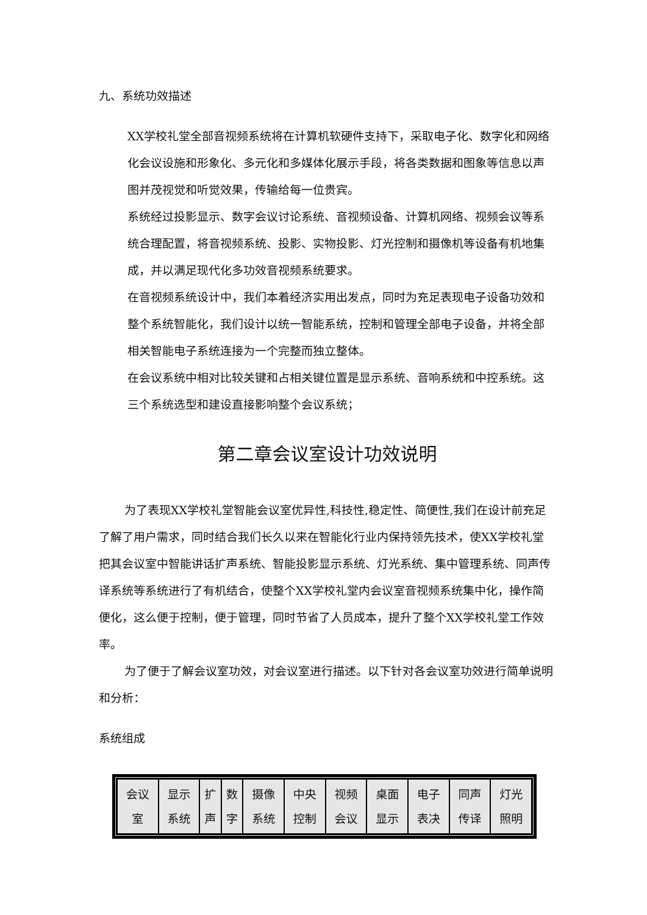九、系统功效描述
XX学校礼堂全部音视频系统将在计算机软硬件支持下，采取电子化、数字化和网络化会议设施和形象化、多元化和多媒体化展示手段，将各类数据和图象等信息以声图并茂视觉和听觉效果，传输给每一位贵宾。
系统经过投影显示、数字会议讨论系统、音视频设备、计算机网络、视频会议等系统合理配置，将音视频系统、投影、实物投影、灯光控制和摄像机等设备有机地集成，并以满足现代化多功效音视频系统要求。
在音视频系统设计中，我们本着经济实用出发点，同时为充足表现电子设备功效和整个系统智能化，我们设计以统一智能系统，控制和管理全部电子设备，并将全部相关智能电子系统连接为一个完整而独立整体。
在会议系统中相对比较关键和占相关键位置是显示系统、音响系统和中控系统。这三个系统选型和建设直接影响整个会议系统；
第二章会议室设计功效说明
为了表现XX学校礼堂智能会议室优异性,科技性,稳定性、简便性,我们在设计前充足了解了用户需求，同时结合我们长久以来在智能化行业内保持领先技术，使XX学校礼堂把其会议室中智能讲话扩声系统、智能投影显示系统、灯光系统、集中管理系统、同声传译系统等系统进行了有机结合，使整个XX学校礼堂内会议室音视频系统集中化，操作简便化，这么便于控制，便于管理，同时节省了人员成本，提升了整个XX学校礼堂工作效率。
为了便于了解会议室功效，对会议室进行描述。以下针对各会议室功效进行简单说明和分析：
系统组成
| 会议 室 | 显示 系统 | 扩 声 | 数 字 | 摄像 系统 | 中央 控制 | 视频 会议 | 桌面 显示 | 电子 表决 | 同声 传译 | 灯光 照明 |